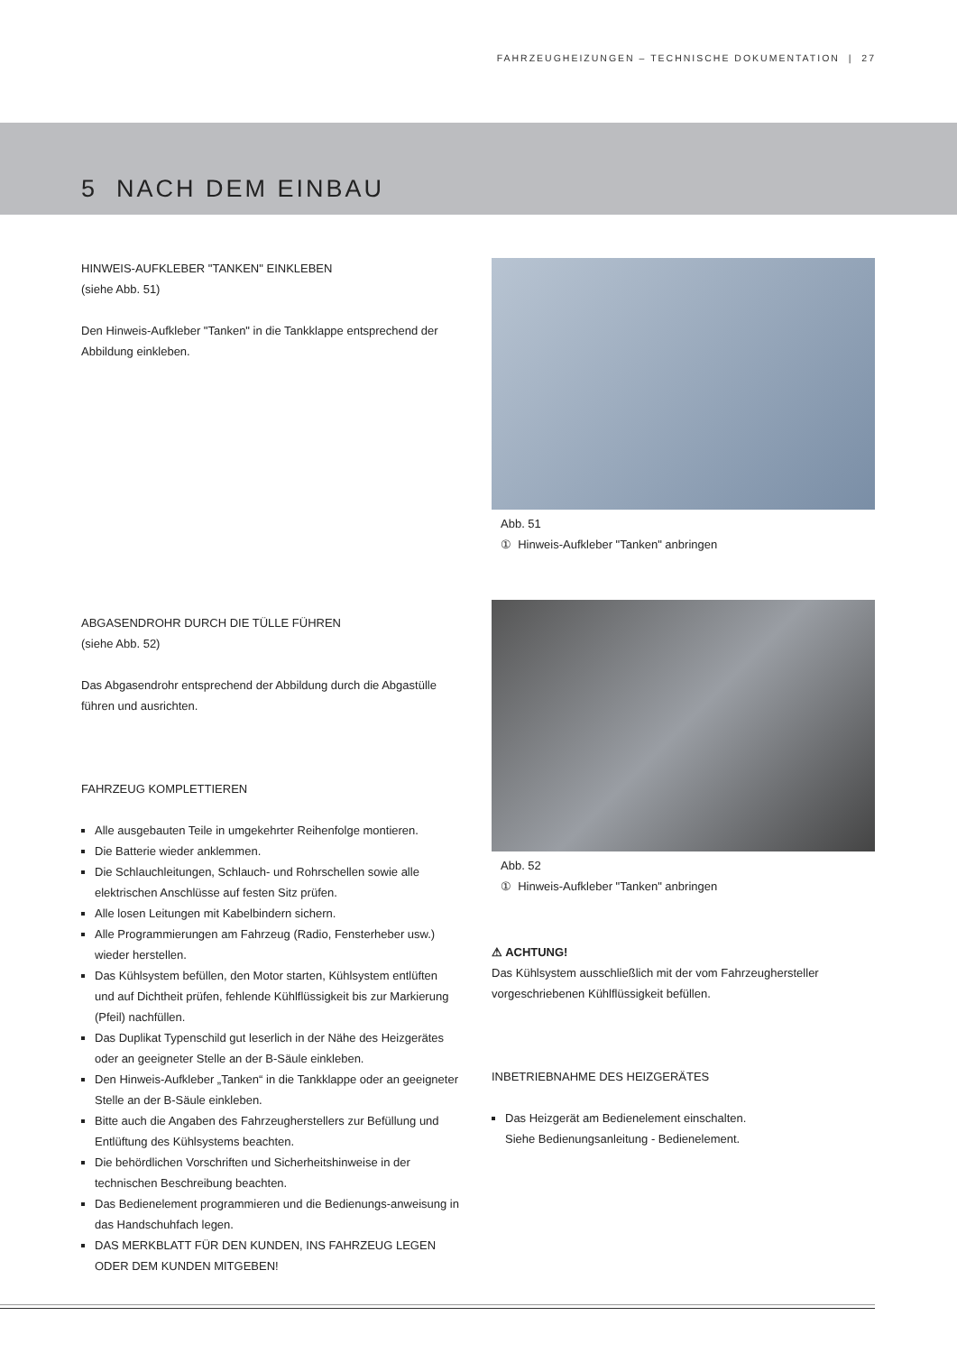FAHRZEUGHEIZUNGEN – TECHNISCHE DOKUMENTATION | 27
5 NACH DEM EINBAU
HINWEIS-AUFKLEBER "TANKEN" EINKLEBEN
(siehe Abb. 51)
Den Hinweis-Aufkleber "Tanken" in die Tankklappe entsprechend der Abbildung einkleben.
ABGASENDROHR DURCH DIE TÜLLE FÜHREN
(siehe Abb. 52)
Das Abgasendrohr entsprechend der Abbildung durch die Abgastülle führen und ausrichten.
FAHRZEUG KOMPLETTIEREN
Alle ausgebauten Teile in umgekehrter Reihenfolge montieren.
Die Batterie wieder anklemmen.
Die Schlauchleitungen, Schlauch- und Rohrschellen sowie alle elektrischen Anschlüsse auf festen Sitz prüfen.
Alle losen Leitungen mit Kabelbindern sichern.
Alle Programmierungen am Fahrzeug (Radio, Fensterheber usw.) wieder herstellen.
Das Kühlsystem befüllen, den Motor starten, Kühlsystem entlüften und auf Dichtheit prüfen, fehlende Kühlflüssigkeit bis zur Markierung (Pfeil) nachfüllen.
Das Duplikat Typenschild gut leserlich in der Nähe des Heizgerätes oder an geeigneter Stelle an der B-Säule einkleben.
Den Hinweis-Aufkleber „Tanken“ in die Tankklappe oder an geeigneter Stelle an der B-Säule einkleben.
Bitte auch die Angaben des Fahrzeugherstellers zur Befüllung und Entlüftung des Kühlsystems beachten.
Die behördlichen Vorschriften und Sicherheitshinweise in der technischen Beschreibung beachten.
Das Bedienelement programmieren und die Bedienungs-anweisung in das Handschuhfach legen.
DAS MERKBLATT FÜR DEN KUNDEN, INS FAHRZEUG LEGEN ODER DEM KUNDEN MITGEBEN!
Abb. 51
① Hinweis-Aufkleber "Tanken" anbringen
Abb. 52
① Hinweis-Aufkleber "Tanken" anbringen
⚠ ACHTUNG!
Das Kühlsystem ausschließlich mit der vom Fahrzeughersteller vorgeschriebenen Kühlflüssigkeit befüllen.
INBETRIEBNAHME DES HEIZGERÄTES
Das Heizgerät am Bedienelement einschalten.
Siehe Bedienungsanleitung - Bedienelement.